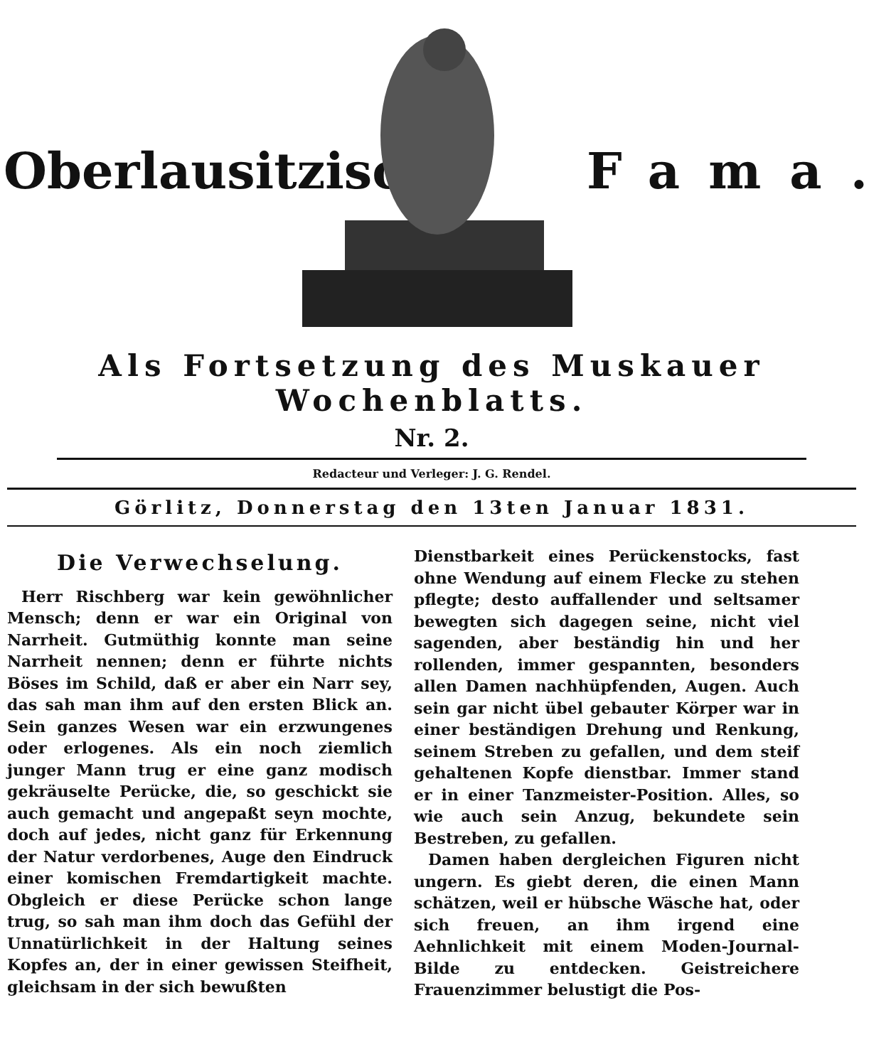Oberlausitzische
Fama.
Als Fortsetzung des Muskauer Wochenblatts.
Nr. 2.
Redacteur und Verleger: J. G. Rendel.
Görlitz, Donnerstag den 13ten Januar 1831.
Die Verwechselung.
Herr Rischberg war kein gewöhnlicher Mensch; denn er war ein Original von Narrheit. Gutmüthig konnte man seine Narrheit nennen; denn er führte nichts Böses im Schild, daß er aber ein Narr sey, das sah man ihm auf den ersten Blick an. Sein ganzes Wesen war ein erzwungenes oder erlogenes. Als ein noch ziemlich junger Mann trug er eine ganz modisch gekräuselte Perücke, die, so geschickt sie auch gemacht und angepaßt seyn mochte, doch auf jedes, nicht ganz für Erkennung der Natur verdorbenes, Auge den Eindruck einer komischen Fremdartigkeit machte. Obgleich er diese Perücke schon lange trug, so sah man ihm doch das Gefühl der Unnatürlichkeit in der Haltung seines Kopfes an, der in einer gewissen Steifheit, gleichsam in der sich bewußten
Dienstbarkeit eines Perückenstocks, fast ohne Wendung auf einem Flecke zu stehen pflegte; desto auffallender und seltsamer bewegten sich dagegen seine, nicht viel sagenden, aber beständig hin und her rollenden, immer gespannten, besonders allen Damen nachhüpfenden, Augen. Auch sein gar nicht übel gebauter Körper war in einer beständigen Drehung und Renkung, seinem Streben zu gefallen, und dem steif gehaltenen Kopfe dienstbar. Immer stand er in einer Tanzmeister-Position. Alles, so wie auch sein Anzug, bekundete sein Bestreben, zu gefallen.
Damen haben dergleichen Figuren nicht ungern. Es giebt deren, die einen Mann schätzen, weil er hübsche Wäsche hat, oder sich freuen, an ihm irgend eine Aehnlichkeit mit einem Moden-Journal-Bilde zu entdecken. Geistreichere Frauenzimmer belustigt die Pos-